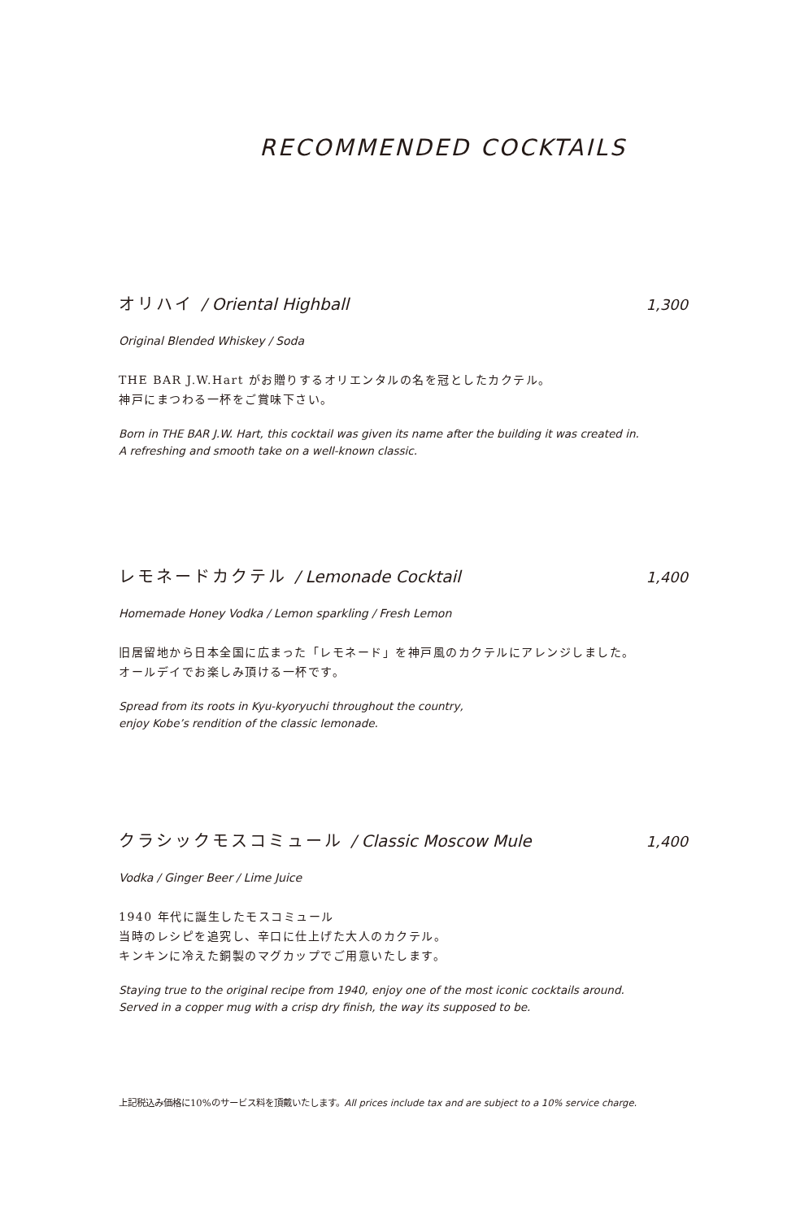RECOMMENDED COCKTAILS
オリハイ / Oriental Highball 1,300
Original Blended Whiskey / Soda
THE BAR J.W.Hart がお贈りするオリエンタルの名を冠としたカクテル。
神戸にまつわる一杯をご賞味下さい。
Born in THE BAR J.W. Hart, this cocktail was given its name after the building it was created in.
A refreshing and smooth take on a well-known classic.
レモネードカクテル / Lemonade Cocktail 1,400
Homemade Honey Vodka / Lemon sparkling / Fresh Lemon
旧居留地から日本全国に広まった「レモネード」を神戸風のカクテルにアレンジしました。
オールデイでお楽しみ頂ける一杯です。
Spread from its roots in Kyu-kyoryuchi throughout the country,
enjoy Kobe’s rendition of the classic lemonade.
クラシックモスコミュール / Classic Moscow Mule 1,400
Vodka / Ginger Beer / Lime Juice
1940 年代に誕生したモスコミュール
当時のレシピを追究し、辛口に仕上げた大人のカクテル。
キンキンに冷えた銅製のマグカップでご用意いたします。
Staying true to the original recipe from 1940, enjoy one of the most iconic cocktails around.
Served in a copper mug with a crisp dry finish, the way its supposed to be.
上記税込み価格に10%のサービス料を頂戴いたします。All prices include tax and are subject to a 10% service charge.